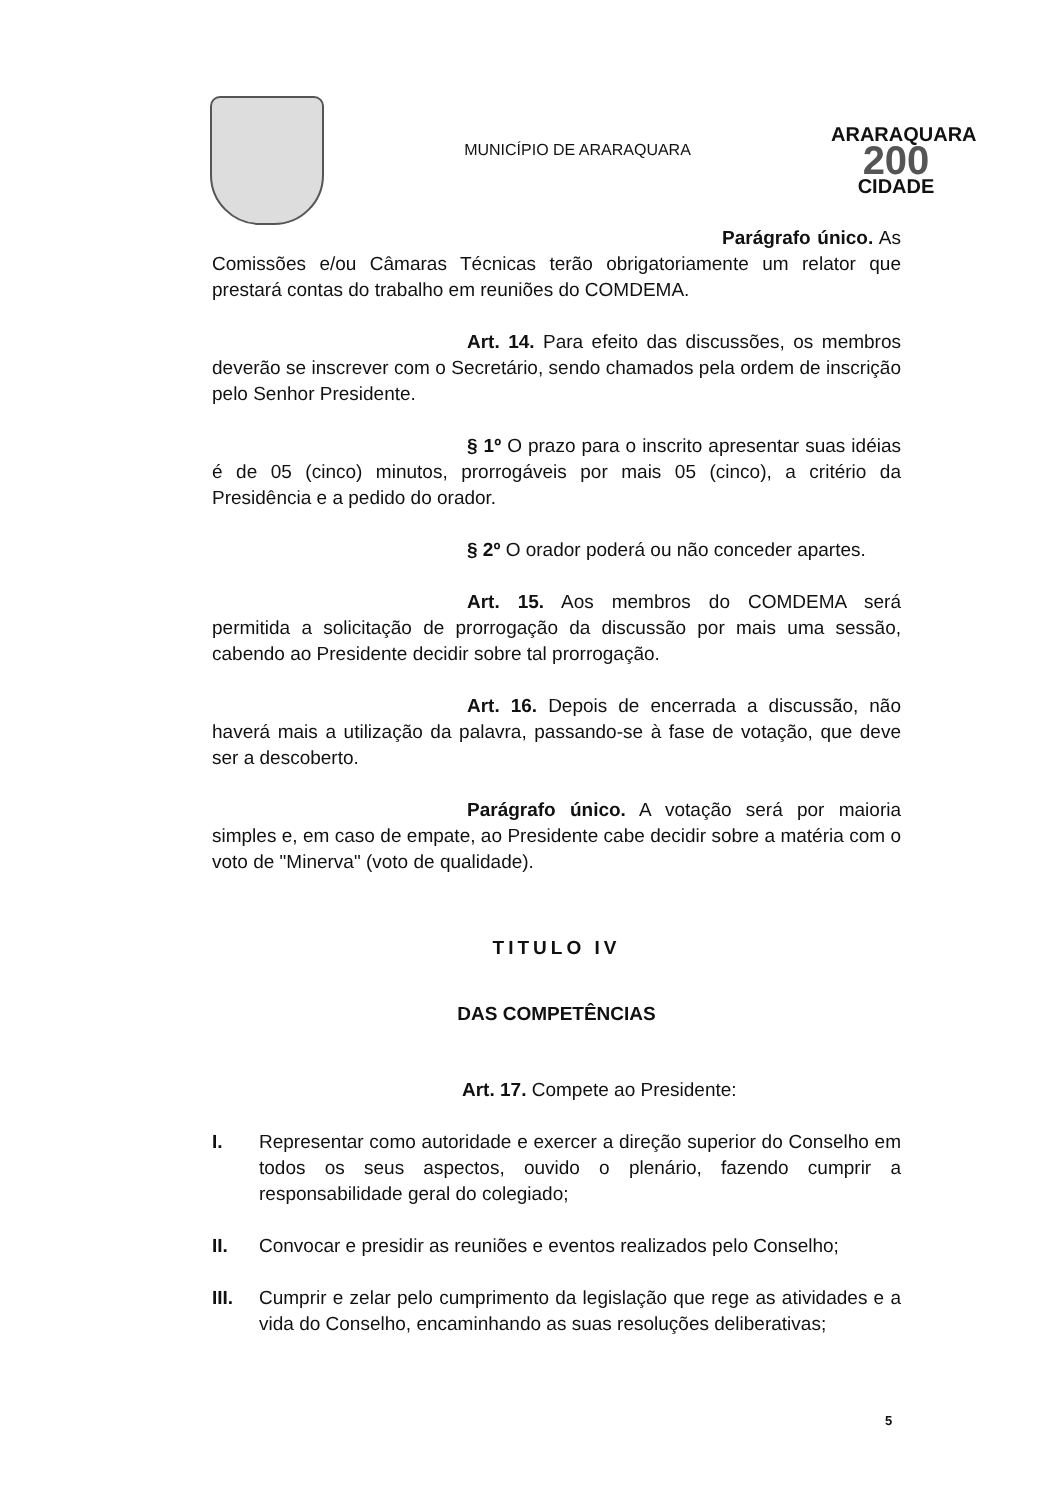MUNICÍPIO DE ARARAQUARA
ARARAQUARA
200
CIDADE
Parágrafo único. As Comissões e/ou Câmaras Técnicas terão obrigatoriamente um relator que prestará contas do trabalho em reuniões do COMDEMA.
Art. 14. Para efeito das discussões, os membros deverão se inscrever com o Secretário, sendo chamados pela ordem de inscrição pelo Senhor Presidente.
§ 1º O prazo para o inscrito apresentar suas idéias é de 05 (cinco) minutos, prorrogáveis por mais 05 (cinco), a critério da Presidência e a pedido do orador.
§ 2º O orador poderá ou não conceder apartes.
Art. 15. Aos membros do COMDEMA será permitida a solicitação de prorrogação da discussão por mais uma sessão, cabendo ao Presidente decidir sobre tal prorrogação.
Art. 16. Depois de encerrada a discussão, não haverá mais a utilização da palavra, passando-se à fase de votação, que deve ser a descoberto.
Parágrafo único. A votação será por maioria simples e, em caso de empate, ao Presidente cabe decidir sobre a matéria com o voto de "Minerva" (voto de qualidade).
TITULO IV
DAS COMPETÊNCIAS
Art. 17. Compete ao Presidente:
I. Representar como autoridade e exercer a direção superior do Conselho em todos os seus aspectos, ouvido o plenário, fazendo cumprir a responsabilidade geral do colegiado;
II. Convocar e presidir as reuniões e eventos realizados pelo Conselho;
III. Cumprir e zelar pelo cumprimento da legislação que rege as atividades e a vida do Conselho, encaminhando as suas resoluções deliberativas;
5